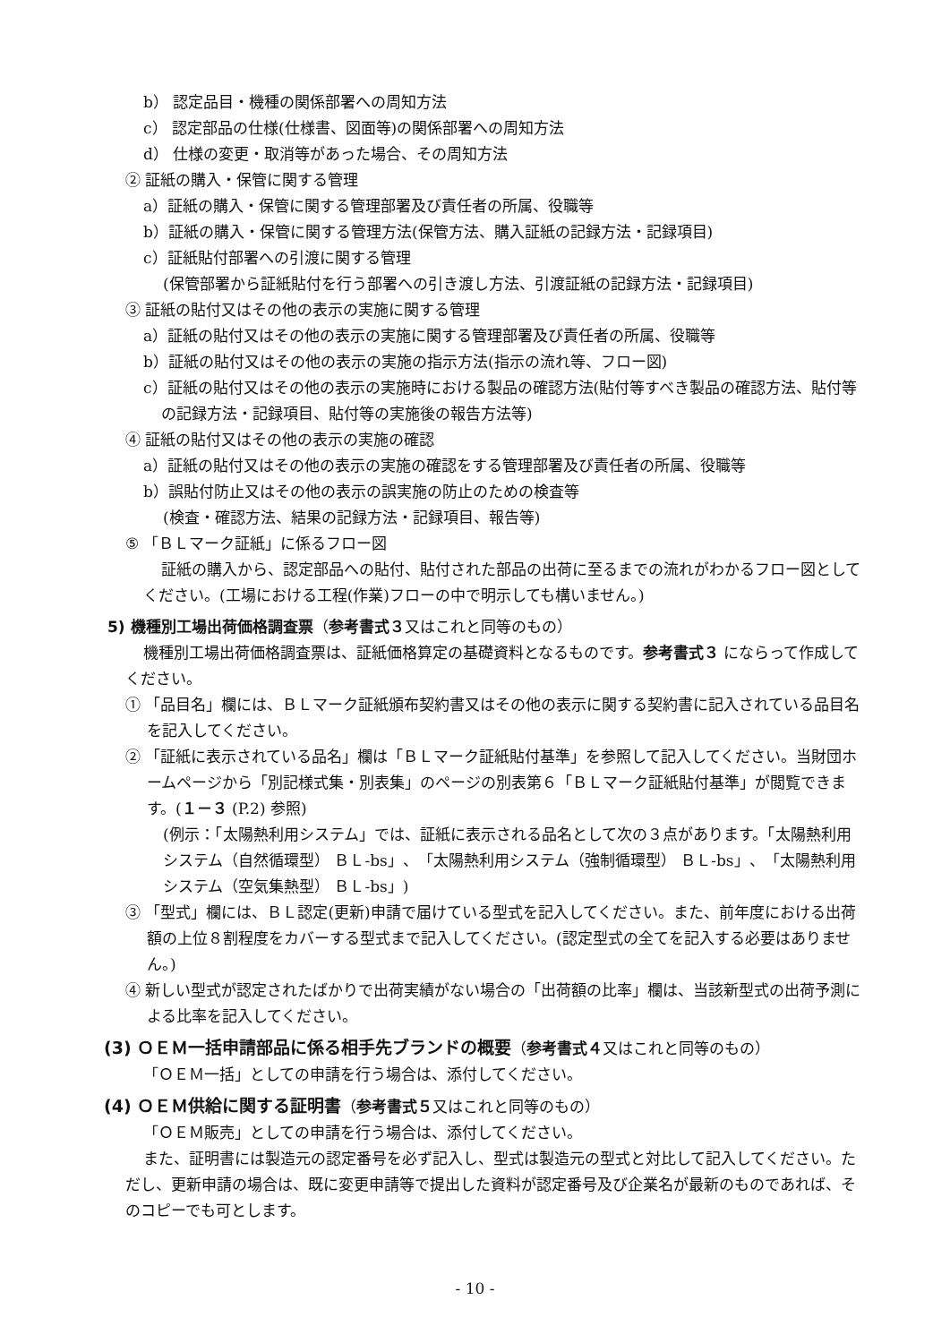b） 認定品目・機種の関係部署への周知方法
c） 認定部品の仕様(仕様書、図面等)の関係部署への周知方法
d） 仕様の変更・取消等があった場合、その周知方法
② 証紙の購入・保管に関する管理
a）証紙の購入・保管に関する管理部署及び責任者の所属、役職等
b）証紙の購入・保管に関する管理方法(保管方法、購入証紙の記録方法・記録項目)
c）証紙貼付部署への引渡に関する管理
(保管部署から証紙貼付を行う部署への引き渡し方法、引渡証紙の記録方法・記録項目)
③ 証紙の貼付又はその他の表示の実施に関する管理
a）証紙の貼付又はその他の表示の実施に関する管理部署及び責任者の所属、役職等
b）証紙の貼付又はその他の表示の実施の指示方法(指示の流れ等、フロー図)
c）証紙の貼付又はその他の表示の実施時における製品の確認方法(貼付等すべき製品の確認方法、貼付等の記録方法・記録項目、貼付等の実施後の報告方法等)
④ 証紙の貼付又はその他の表示の実施の確認
a）証紙の貼付又はその他の表示の実施の確認をする管理部署及び責任者の所属、役職等
b）誤貼付防止又はその他の表示の誤実施の防止のための検査等
(検査・確認方法、結果の記録方法・記録項目、報告等)
⑤ 「ＢＬマーク証紙」に係るフロー図
証紙の購入から、認定部品への貼付、貼付された部品の出荷に至るまでの流れがわかるフロー図としてください。(工場における工程(作業)フローの中で明示しても構いません。)
5) 機種別工場出荷価格調査票（参考書式３又はこれと同等のもの）
機種別工場出荷価格調査票は、証紙価格算定の基礎資料となるものです。参考書式３ にならって作成してください。
① 「品目名」欄には、ＢＬマーク証紙頒布契約書又はその他の表示に関する契約書に記入されている品目名を記入してください。
② 「証紙に表示されている品名」欄は「ＢＬマーク証紙貼付基準」を参照して記入してください。当財団ホームページから「別記様式集・別表集」のページの別表第６「ＢＬマーク証紙貼付基準」が閲覧できます。(１－３ (P.2) 参照)
(例示：「太陽熱利用システム」では、証紙に表示される品名として次の３点があります。「太陽熱利用システム（自然循環型） ＢＬ-bs」、「太陽熱利用システム（強制循環型） ＢＬ-bs」、「太陽熱利用システム（空気集熱型） ＢＬ-bs」)
③ 「型式」欄には、ＢＬ認定(更新)申請で届けている型式を記入してください。また、前年度における出荷額の上位８割程度をカバーする型式まで記入してください。(認定型式の全てを記入する必要はありません。)
④ 新しい型式が認定されたばかりで出荷実績がない場合の「出荷額の比率」欄は、当該新型式の出荷予測による比率を記入してください。
(3) ＯＥＭ一括申請部品に係る相手先ブランドの概要（参考書式４又はこれと同等のもの）
「ＯＥＭ一括」としての申請を行う場合は、添付してください。
(4) ＯＥＭ供給に関する証明書（参考書式５又はこれと同等のもの）
「ＯＥＭ販売」としての申請を行う場合は、添付してください。
また、証明書には製造元の認定番号を必ず記入し、型式は製造元の型式と対比して記入してください。ただし、更新申請の場合は、既に変更申請等で提出した資料が認定番号及び企業名が最新のものであれば、そのコピーでも可とします。
- 10 -